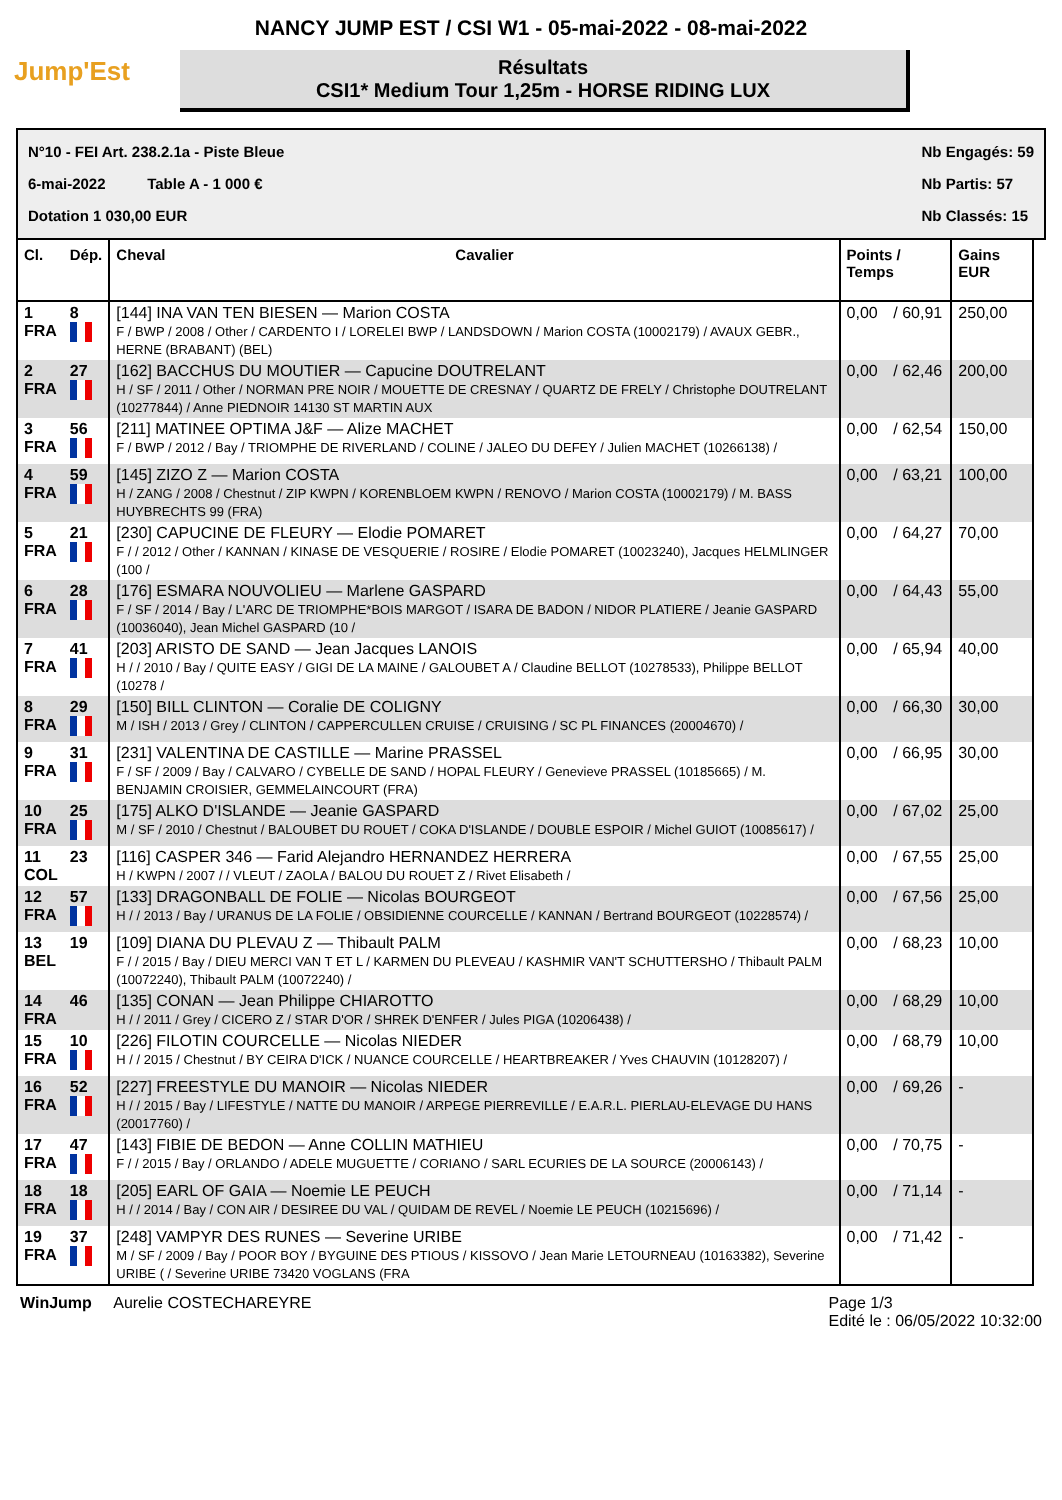NANCY JUMP EST / CSI W1 - 05-mai-2022 - 08-mai-2022
Jump'Est
Résultats
CSI1* Medium Tour 1,25m - HORSE RIDING LUX
N°10 - FEI Art. 238.2.1a - Piste Bleue
6-mai-2022 Table A - 1 000 €
Dotation 1 030,00 EUR
Nb Engagés: 59
Nb Partis: 57
Nb Classés: 15
| Cl. | Dép. | Cheval | Cavalier | Points / Temps | | Gains EUR |
| --- | --- | --- | --- | --- | --- | --- |
| 1 FRA | 8 | [144] INA VAN TEN BIESEN — Marion COSTA F / BWP / 2008 / Other / CARDENTO I / LORELEI BWP / LANDSDOWN / Marion COSTA (10002179) / AVAUX GEBR., HERNE (BRABANT) (BEL) | | 0,00 | / 60,91 | 250,00 |
| 2 FRA | 27 | [162] BACCHUS DU MOUTIER — Capucine DOUTRELANT H / SF / 2011 / Other / NORMAN PRE NOIR / MOUETTE DE CRESNAY / QUARTZ DE FRELY / Christophe DOUTRELANT (10277844) / Anne PIEDNOIR 14130 ST MARTIN AUX | | 0,00 | / 62,46 | 200,00 |
| 3 FRA | 56 | [211] MATINEE OPTIMA J&F — Alize MACHET F / BWP / 2012 / Bay / TRIOMPHE DE RIVERLAND / COLINE / JALEO DU DEFEY / Julien MACHET (10266138) / | | 0,00 | / 62,54 | 150,00 |
| 4 FRA | 59 | [145] ZIZO Z — Marion COSTA H / ZANG / 2008 / Chestnut / ZIP KWPN / KORENBLOEM KWPN / RENOVO / Marion COSTA (10002179) / M. BASS HUYBRECHTS 99 (FRA) | | 0,00 | / 63,21 | 100,00 |
| 5 FRA | 21 | [230] CAPUCINE DE FLEURY — Elodie POMARET F / / 2012 / Other / KANNAN / KINASE DE VESQUERIE / ROSIRE / Elodie POMARET (10023240), Jacques HELMLINGER (100 / | | 0,00 | / 64,27 | 70,00 |
| 6 FRA | 28 | [176] ESMARA NOUVOLIEU — Marlene GASPARD F / SF / 2014 / Bay / L'ARC DE TRIOMPHE*BOIS MARGOT / ISARA DE BADON / NIDOR PLATIERE / Jeanie GASPARD (10036040), Jean Michel GASPARD (10 / | | 0,00 | / 64,43 | 55,00 |
| 7 FRA | 41 | [203] ARISTO DE SAND — Jean Jacques LANOIS H / / 2010 / Bay / QUITE EASY / GIGI DE LA MAINE / GALOUBET A / Claudine BELLOT (10278533), Philippe BELLOT (10278 / | | 0,00 | / 65,94 | 40,00 |
| 8 FRA | 29 | [150] BILL CLINTON — Coralie DE COLIGNY M / ISH / 2013 / Grey / CLINTON / CAPPERCULLEN CRUISE / CRUISING / SC PL FINANCES (20004670) / | | 0,00 | / 66,30 | 30,00 |
| 9 FRA | 31 | [231] VALENTINA DE CASTILLE — Marine PRASSEL F / SF / 2009 / Bay / CALVARO / CYBELLE DE SAND / HOPAL FLEURY / Genevieve PRASSEL (10185665) / M. BENJAMIN CROISIER, GEMMELAINCOURT (FRA) | | 0,00 | / 66,95 | 30,00 |
| 10 FRA | 25 | [175] ALKO D'ISLANDE — Jeanie GASPARD M / SF / 2010 / Chestnut / BALOUBET DU ROUET / COKA D'ISLANDE / DOUBLE ESPOIR / Michel GUIOT (10085617) / | | 0,00 | / 67,02 | 25,00 |
| 11 COL | 23 | [116] CASPER 346 — Farid Alejandro HERNANDEZ HERRERA H / KWPN / 2007 / / VLEUT / ZAOLA / BALOU DU ROUET Z / Rivet Elisabeth / | | 0,00 | / 67,55 | 25,00 |
| 12 FRA | 57 | [133] DRAGONBALL DE FOLIE — Nicolas BOURGEOT H / / 2013 / Bay / URANUS DE LA FOLIE / OBSIDIENNE COURCELLE / KANNAN / Bertrand BOURGEOT (10228574) / | | 0,00 | / 67,56 | 25,00 |
| 13 BEL | 19 | [109] DIANA DU PLEVAU Z — Thibault PALM F / / 2015 / Bay / DIEU MERCI VAN T ET L / KARMEN DU PLEVEAU / KASHMIR VAN'T SCHUTTERSHO / Thibault PALM (10072240), Thibault PALM (10072240) / | | 0,00 | / 68,23 | 10,00 |
| 14 FRA | 46 | [135] CONAN — Jean Philippe CHIAROTTO H / / 2011 / Grey / CICERO Z / STAR D'OR / SHREK D'ENFER / Jules PIGA (10206438) / | | 0,00 | / 68,29 | 10,00 |
| 15 FRA | 10 | [226] FILOTIN COURCELLE — Nicolas NIEDER H / / 2015 / Chestnut / BY CEIRA D'ICK / NUANCE COURCELLE / HEARTBREAKER / Yves CHAUVIN (10128207) / | | 0,00 | / 68,79 | 10,00 |
| 16 FRA | 52 | [227] FREESTYLE DU MANOIR — Nicolas NIEDER H / / 2015 / Bay / LIFESTYLE / NATTE DU MANOIR / ARPEGE PIERREVILLE / E.A.R.L. PIERLAU-ELEVAGE DU HANS (20017760) / | | 0,00 | / 69,26 | - |
| 17 FRA | 47 | [143] FIBIE DE BEDON — Anne COLLIN MATHIEU F / / 2015 / Bay / ORLANDO / ADELE MUGUETTE / CORIANO / SARL ECURIES DE LA SOURCE (20006143) / | | 0,00 | / 70,75 | - |
| 18 FRA | 18 | [205] EARL OF GAIA — Noemie LE PEUCH H / / 2014 / Bay / CON AIR / DESIREE DU VAL / QUIDAM DE REVEL / Noemie LE PEUCH (10215696) / | | 0,00 | / 71,14 | - |
| 19 FRA | 37 | [248] VAMPYR DES RUNES — Severine URIBE M / SF / 2009 / Bay / POOR BOY / BYGUINE DES PTIOUS / KISSOVO / Jean Marie LETOURNEAU (10163382), Severine URIBE ( / Severine URIBE 73420 VOGLANS (FRA | | 0,00 | / 71,42 | - |
WinJump Aurelie COSTECHAREYRE
Page 1/3
Edité le : 06/05/2022 10:32:00